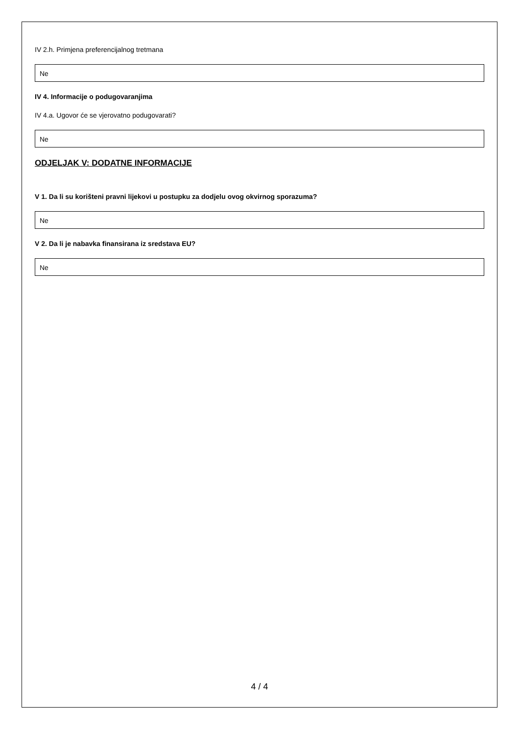IV 2.h. Primjena preferencijalnog tretmana
Ne
IV 4. Informacije o podugovaranjima
IV 4.a. Ugovor će se vjerovatno podugovarati?
Ne
ODJELJAK V: DODATNE INFORMACIJE
V 1. Da li su korišteni pravni lijekovi u postupku za dodjelu ovog okvirnog sporazuma?
Ne
V 2. Da li je nabavka finansirana iz sredstava EU?
Ne
4 / 4